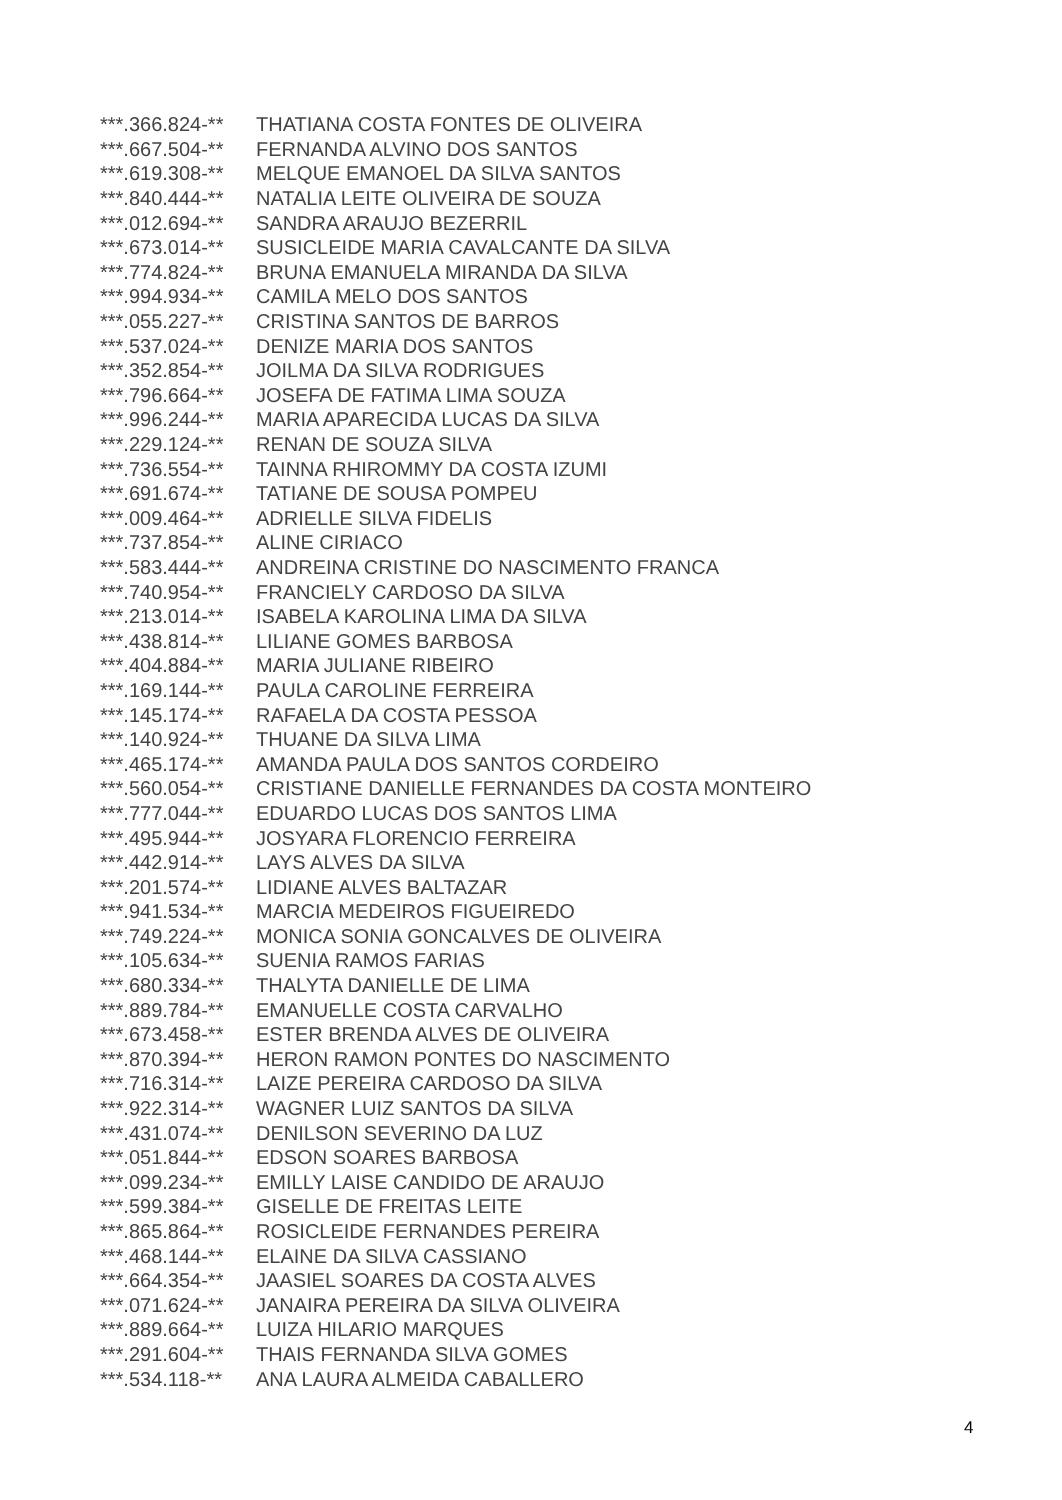| ***.366.824-** | THATIANA COSTA FONTES DE OLIVEIRA |
| ***.667.504-** | FERNANDA ALVINO DOS SANTOS |
| ***.619.308-** | MELQUE EMANOEL DA SILVA SANTOS |
| ***.840.444-** | NATALIA LEITE OLIVEIRA DE SOUZA |
| ***.012.694-** | SANDRA ARAUJO BEZERRIL |
| ***.673.014-** | SUSICLEIDE MARIA CAVALCANTE DA SILVA |
| ***.774.824-** | BRUNA EMANUELA MIRANDA DA SILVA |
| ***.994.934-** | CAMILA MELO DOS SANTOS |
| ***.055.227-** | CRISTINA SANTOS DE BARROS |
| ***.537.024-** | DENIZE MARIA DOS SANTOS |
| ***.352.854-** | JOILMA DA SILVA RODRIGUES |
| ***.796.664-** | JOSEFA DE FATIMA LIMA SOUZA |
| ***.996.244-** | MARIA APARECIDA LUCAS DA SILVA |
| ***.229.124-** | RENAN DE SOUZA SILVA |
| ***.736.554-** | TAINNA RHIROMMY DA COSTA IZUMI |
| ***.691.674-** | TATIANE DE SOUSA POMPEU |
| ***.009.464-** | ADRIELLE SILVA FIDELIS |
| ***.737.854-** | ALINE CIRIACO |
| ***.583.444-** | ANDREINA CRISTINE DO NASCIMENTO FRANCA |
| ***.740.954-** | FRANCIELY CARDOSO DA SILVA |
| ***.213.014-** | ISABELA KAROLINA LIMA DA SILVA |
| ***.438.814-** | LILIANE GOMES BARBOSA |
| ***.404.884-** | MARIA JULIANE RIBEIRO |
| ***.169.144-** | PAULA CAROLINE FERREIRA |
| ***.145.174-** | RAFAELA DA COSTA PESSOA |
| ***.140.924-** | THUANE DA SILVA LIMA |
| ***.465.174-** | AMANDA PAULA DOS SANTOS CORDEIRO |
| ***.560.054-** | CRISTIANE DANIELLE FERNANDES DA COSTA MONTEIRO |
| ***.777.044-** | EDUARDO LUCAS DOS SANTOS LIMA |
| ***.495.944-** | JOSYARA FLORENCIO FERREIRA |
| ***.442.914-** | LAYS ALVES DA SILVA |
| ***.201.574-** | LIDIANE ALVES BALTAZAR |
| ***.941.534-** | MARCIA MEDEIROS FIGUEIREDO |
| ***.749.224-** | MONICA SONIA GONCALVES DE OLIVEIRA |
| ***.105.634-** | SUENIA RAMOS FARIAS |
| ***.680.334-** | THALYTA DANIELLE DE LIMA |
| ***.889.784-** | EMANUELLE COSTA CARVALHO |
| ***.673.458-** | ESTER BRENDA ALVES DE OLIVEIRA |
| ***.870.394-** | HERON RAMON PONTES DO NASCIMENTO |
| ***.716.314-** | LAIZE PEREIRA CARDOSO DA SILVA |
| ***.922.314-** | WAGNER LUIZ SANTOS DA SILVA |
| ***.431.074-** | DENILSON SEVERINO DA LUZ |
| ***.051.844-** | EDSON SOARES BARBOSA |
| ***.099.234-** | EMILLY LAISE CANDIDO DE ARAUJO |
| ***.599.384-** | GISELLE DE FREITAS LEITE |
| ***.865.864-** | ROSICLEIDE FERNANDES PEREIRA |
| ***.468.144-** | ELAINE DA SILVA CASSIANO |
| ***.664.354-** | JAASIEL SOARES DA COSTA ALVES |
| ***.071.624-** | JANAIRA PEREIRA DA SILVA OLIVEIRA |
| ***.889.664-** | LUIZA HILARIO MARQUES |
| ***.291.604-** | THAIS FERNANDA SILVA GOMES |
| ***.534.118-** | ANA LAURA ALMEIDA CABALLERO |
4